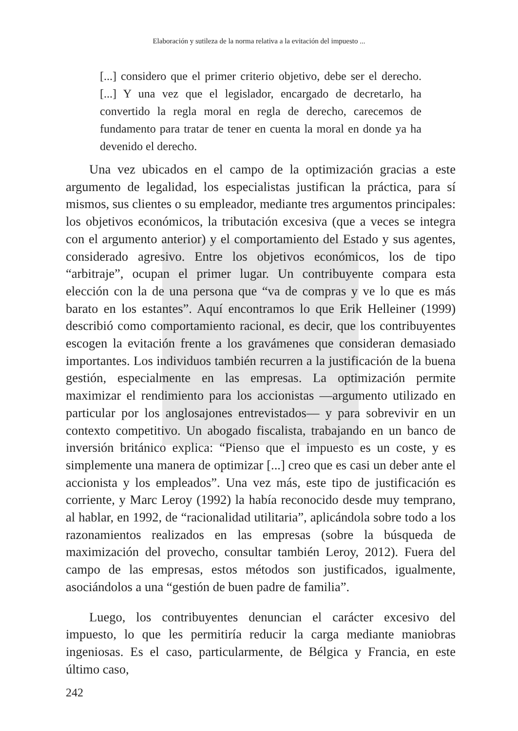Elaboración y sutileza de la norma relativa a la evitación del impuesto ...
[...] considero que el primer criterio objetivo, debe ser el derecho. [...] Y una vez que el legislador, encargado de decretarlo, ha convertido la regla moral en regla de derecho, carecemos de fundamento para tratar de tener en cuenta la moral en donde ya ha devenido el derecho.
Una vez ubicados en el campo de la optimización gracias a este argumento de legalidad, los especialistas justifican la práctica, para sí mismos, sus clientes o su empleador, mediante tres argumentos principales: los objetivos económicos, la tributación excesiva (que a veces se integra con el argumento anterior) y el comportamiento del Estado y sus agentes, considerado agresivo. Entre los objetivos económicos, los de tipo “arbitraje”, ocupan el primer lugar. Un contribuyente compara esta elección con la de una persona que “va de compras y ve lo que es más barato en los estantes”. Aquí encontramos lo que Erik Helleiner (1999) describió como comportamiento racional, es decir, que los contribuyentes escogen la evitación frente a los gravámenes que consideran demasiado importantes. Los individuos también recurren a la justificación de la buena gestión, especialmente en las empresas. La optimización permite maximizar el rendimiento para los accionistas —argumento utilizado en particular por los anglosajones entrevistados— y para sobrevivir en un contexto competitivo. Un abogado fiscalista, trabajando en un banco de inversión británico explica: “Pienso que el impuesto es un coste, y es simplemente una manera de optimizar [...] creo que es casi un deber ante el accionista y los empleados”. Una vez más, este tipo de justificación es corriente, y Marc Leroy (1992) la había reconocido desde muy temprano, al hablar, en 1992, de “racionalidad utilitaria”, aplicándola sobre todo a los razonamientos realizados en las empresas (sobre la búsqueda de maximización del provecho, consultar también Leroy, 2012). Fuera del campo de las empresas, estos métodos son justificados, igualmente, asociándolos a una “gestión de buen padre de familia”.
Luego, los contribuyentes denuncian el carácter excesivo del impuesto, lo que les permitiría reducir la carga mediante maniobras ingeniosas. Es el caso, particularmente, de Bélgica y Francia, en este último caso,
242